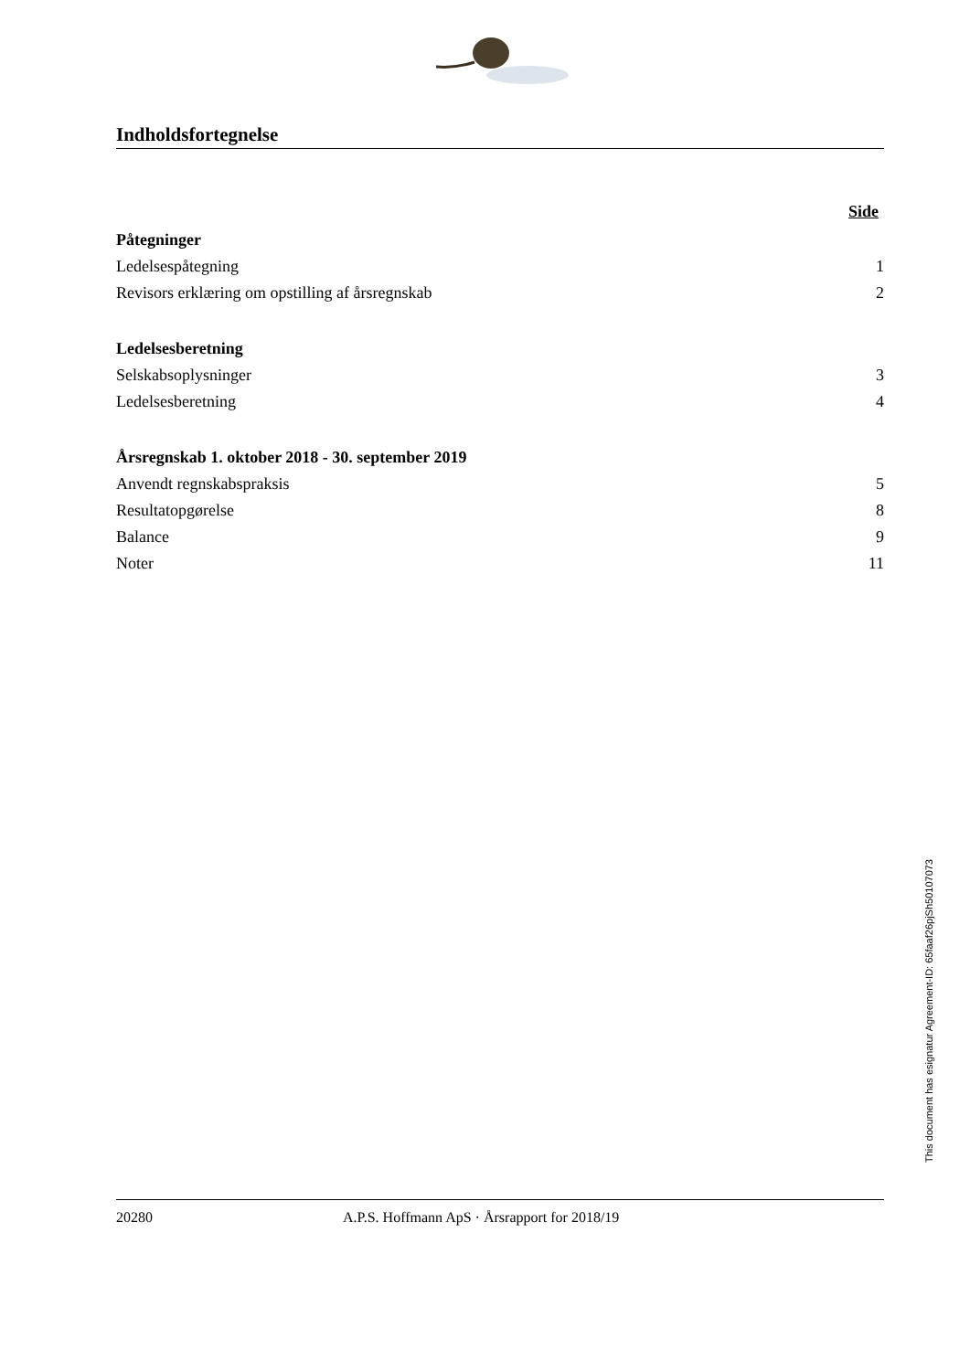Indholdsfortegnelse
Side
Påtegninger
Ledelsespåtegning 1
Revisors erklæring om opstilling af årsregnskab 2
Ledelsesberetning
Selskabsoplysninger 3
Ledelsesberetning 4
Årsregnskab 1. oktober 2018 - 30. september 2019
Anvendt regnskabspraksis 5
Resultatopgørelse 8
Balance 9
Noter 11
This document has esignatur Agreement-ID: 65faaf26pjSh50107073
20280 A.P.S. Hoffmann ApS · Årsrapport for 2018/19